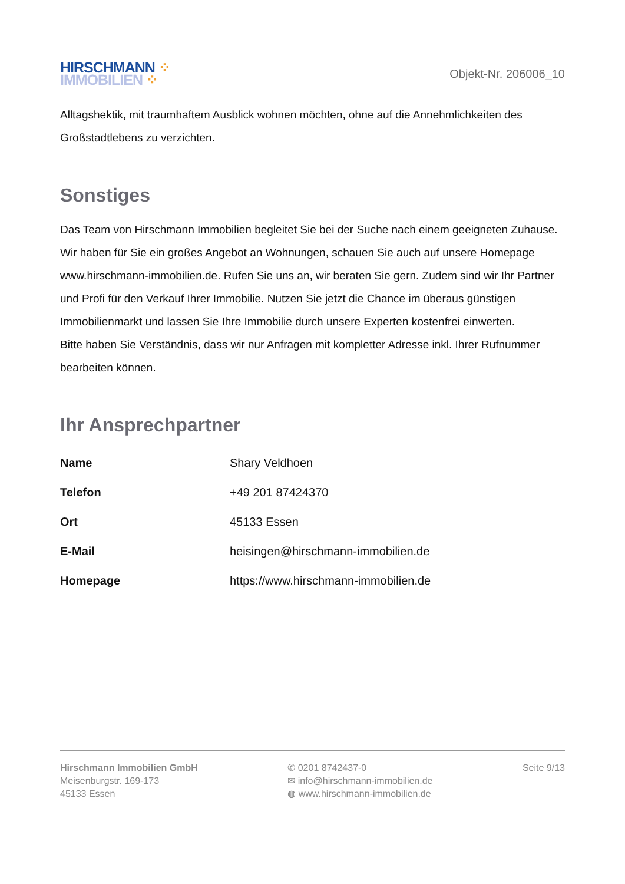HIRSCHMANN ⁘
IMMOBILIEN ⁘
Objekt-Nr. 206006_10
Alltagshektik, mit traumhaftem Ausblick wohnen möchten, ohne auf die Annehmlichkeiten des Großstadtlebens zu verzichten.
Sonstiges
Das Team von Hirschmann Immobilien begleitet Sie bei der Suche nach einem geeigneten Zuhause. Wir haben für Sie ein großes Angebot an Wohnungen, schauen Sie auch auf unsere Homepage www.hirschmann-immobilien.de. Rufen Sie uns an, wir beraten Sie gern. Zudem sind wir Ihr Partner und Profi für den Verkauf Ihrer Immobilie. Nutzen Sie jetzt die Chance im überaus günstigen Immobilienmarkt und lassen Sie Ihre Immobilie durch unsere Experten kostenfrei einwerten.
Bitte haben Sie Verständnis, dass wir nur Anfragen mit kompletter Adresse inkl. Ihrer Rufnummer bearbeiten können.
Ihr Ansprechpartner
| Name | Shary Veldhoen |
| Telefon | +49 201 87424370 |
| Ort | 45133 Essen |
| E-Mail | heisingen@hirschmann-immobilien.de |
| Homepage | https://www.hirschmann-immobilien.de |
Hirschmann Immobilien GmbH
Meisenburgstr. 169-173
45133 Essen
✆ 0201 8742437-0
✉ info@hirschmann-immobilien.de
◍ www.hirschmann-immobilien.de
Seite 9/13